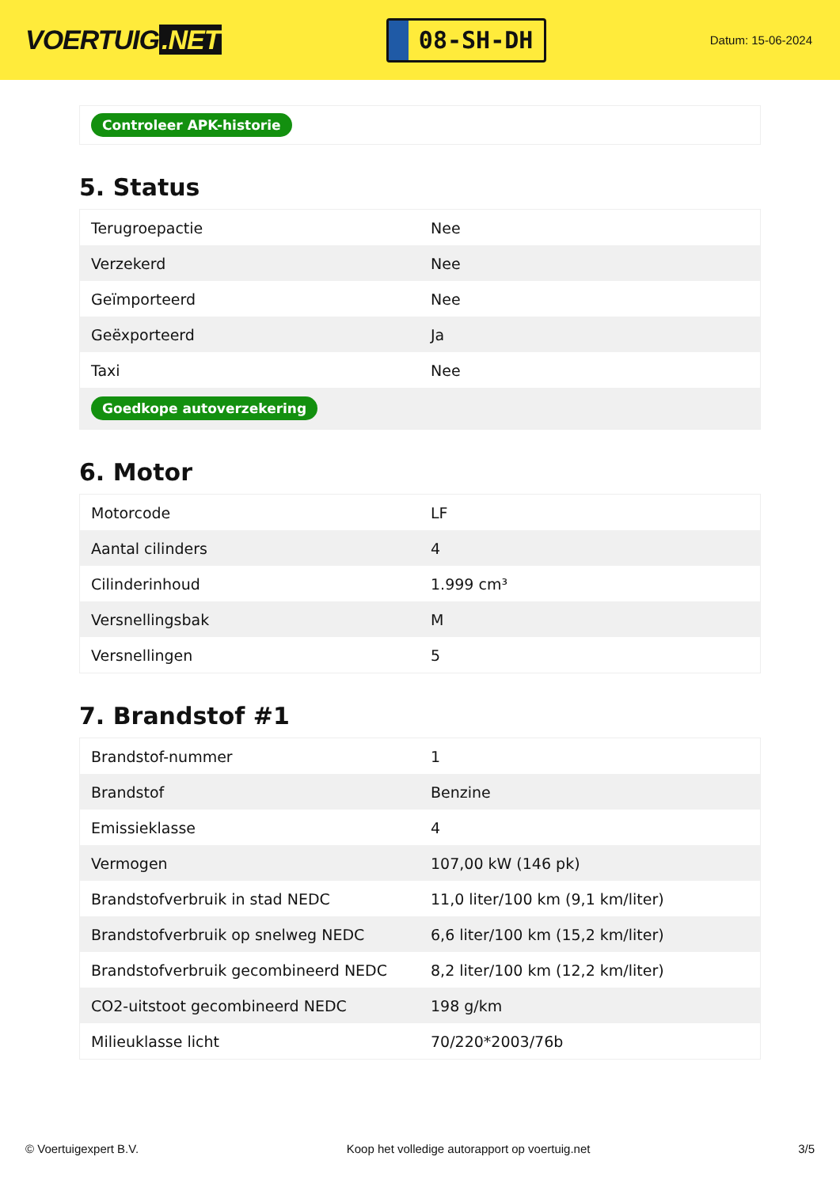VOERTUIG.NET
08-SH-DH
Datum: 15-06-2024
Controleer APK-historie
5. Status
| Terugroepactie | Nee |
| Verzekerd | Nee |
| Geïmporteerd | Nee |
| Geëxporteerd | Ja |
| Taxi | Nee |
| Goedkope autoverzekering | |
6. Motor
| Motorcode | LF |
| Aantal cilinders | 4 |
| Cilinderinhoud | 1.999 cm³ |
| Versnellingsbak | M |
| Versnellingen | 5 |
7. Brandstof #1
| Brandstof-nummer | 1 |
| Brandstof | Benzine |
| Emissieklasse | 4 |
| Vermogen | 107,00 kW (146 pk) |
| Brandstofverbruik in stad NEDC | 11,0 liter/100 km (9,1 km/liter) |
| Brandstofverbruik op snelweg NEDC | 6,6 liter/100 km (15,2 km/liter) |
| Brandstofverbruik gecombineerd NEDC | 8,2 liter/100 km (12,2 km/liter) |
| CO2-uitstoot gecombineerd NEDC | 198 g/km |
| Milieuklasse licht | 70/220*2003/76b |
© Voertuigexpert B.V. Koop het volledige autorapport op voertuig.net 3/5